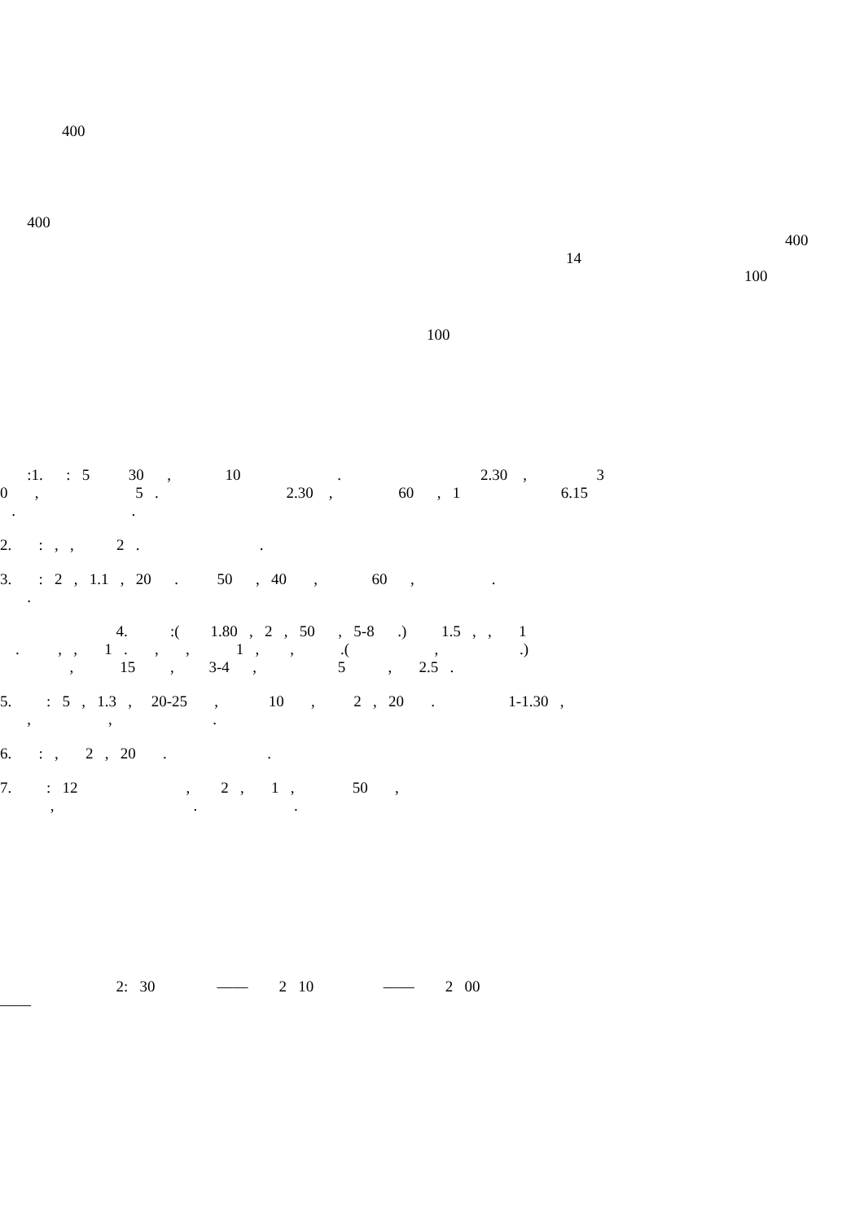400
400
400
14
100
100
:1. : 5 30 , 10 . 2.30 , 3
0 , 5 . 2.30 , 60 , 1 6.15
. .
2. : , , 2 . .
3. : 2 , 1.1 , 20 . 50 , 40 , 60 , .
.
4. :( 1.80 , 2 , 50 , 5-8 .) 1.5 , , 1
. , , 1 . , , 1 , , .( , .)
, 15 , 3-4 , 5 , 2.5 .
5. : 5 , 1.3 , 20-25 , 10 , 2 , 20 . 1-1.30 ,
, , .
6. : , 2 , 20 . .
7. : 12 , 2 , 1 , 50 ,
, . .
2: 30 —— 2 10 —— 2 00
——